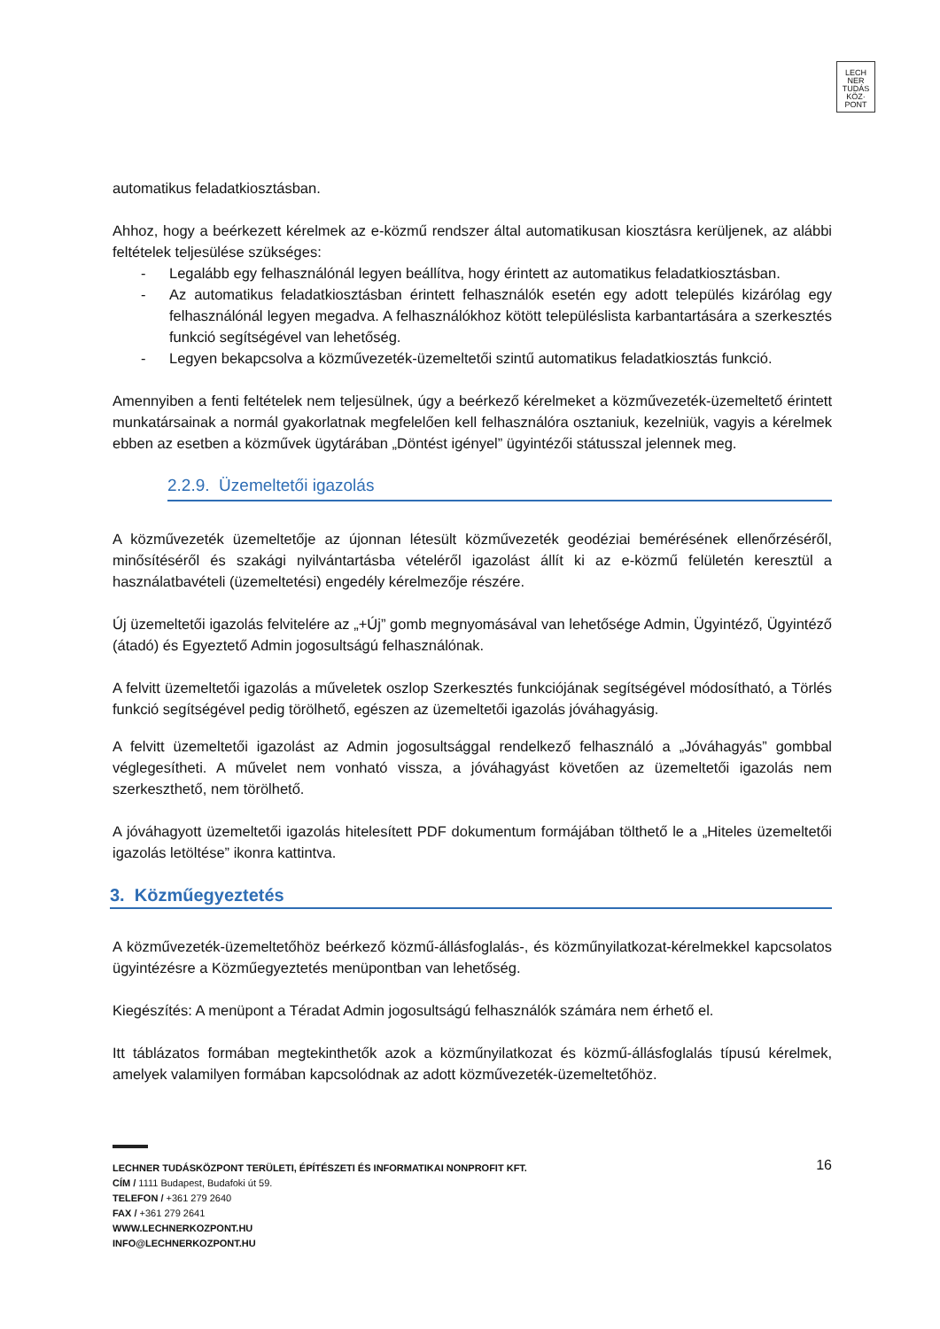LECH
NER
TUDÁS
KÖZ·
PONT
automatikus feladatkiosztásban.
Ahhoz, hogy a beérkezett kérelmek az e-közmű rendszer által automatikusan kiosztásra kerüljenek, az alábbi feltételek teljesülése szükséges:
- Legalább egy felhasználónál legyen beállítva, hogy érintett az automatikus feladatkiosztásban.
- Az automatikus feladatkiosztásban érintett felhasználók esetén egy adott település kizárólag egy felhasználónál legyen megadva. A felhasználókhoz kötött településlista karbantartására a szerkesztés funkció segítségével van lehetőség.
- Legyen bekapcsolva a közművezeték-üzemeltetői szintű automatikus feladatkiosztás funkció.
Amennyiben a fenti feltételek nem teljesülnek, úgy a beérkező kérelmeket a közművezeték-üzemeltető érintett munkatársainak a normál gyakorlatnak megfelelően kell felhasználóra osztaniuk, kezelniük, vagyis a kérelmek ebben az esetben a közművek ügytárában „Döntést igényel” ügyintézői státusszal jelennek meg.
2.2.9. Üzemeltetői igazolás
A közművezeték üzemeltetője az újonnan létesült közművezeték geodéziai bemérésének ellenőrzéséről, minősítéséről és szakági nyilvántartásba vételéről igazolást állít ki az e-közmű felületén keresztül a használatbavételi (üzemeltetési) engedély kérelmezője részére.
Új üzemeltetői igazolás felvitelére az „+Új” gomb megnyomásával van lehetősége Admin, Ügyintéző, Ügyintéző (átadó) és Egyeztető Admin jogosultságú felhasználónak.
A felvitt üzemeltetői igazolás a műveletek oszlop Szerkesztés funkciójának segítségével módosítható, a Törlés funkció segítségével pedig törölhető, egészen az üzemeltetői igazolás jóváhagyásig.
A felvitt üzemeltetői igazolást az Admin jogosultsággal rendelkező felhasználó a „Jóváhagyás” gombbal véglegesítheti. A művelet nem vonható vissza, a jóváhagyást követően az üzemeltetői igazolás nem szerkeszthető, nem törölhető.
A jóváhagyott üzemeltetői igazolás hitelesített PDF dokumentum formájában tölthető le a „Hiteles üzemeltetői igazolás letöltése” ikonra kattintva.
3. Közműegyeztetés
A közművezeték-üzemeltetőhöz beérkező közmű-állásfoglalás-, és közműnyilatkozat-kérelmekkel kapcsolatos ügyintézésre a Közműegyeztetés menüpontban van lehetőség.
Kiegészítés: A menüpont a Téradat Admin jogosultságú felhasználók számára nem érhető el.
Itt táblázatos formában megtekinthetők azok a közműnyilatkozat és közmű-állásfoglalás típusú kérelmek, amelyek valamilyen formában kapcsolódnak az adott közművezeték-üzemeltetőhöz.
16
LECHNER TUDÁSKÖZPONT TERÜLETI, ÉPÍTÉSZETI ÉS INFORMATIKAI NONPROFIT KFT.
CÍM / 1111 Budapest, Budafoki út 59.
TELEFON / +361 279 2640
FAX / +361 279 2641
WWW.LECHNERKOZPONT.HU
INFO@LECHNERKOZPONT.HU